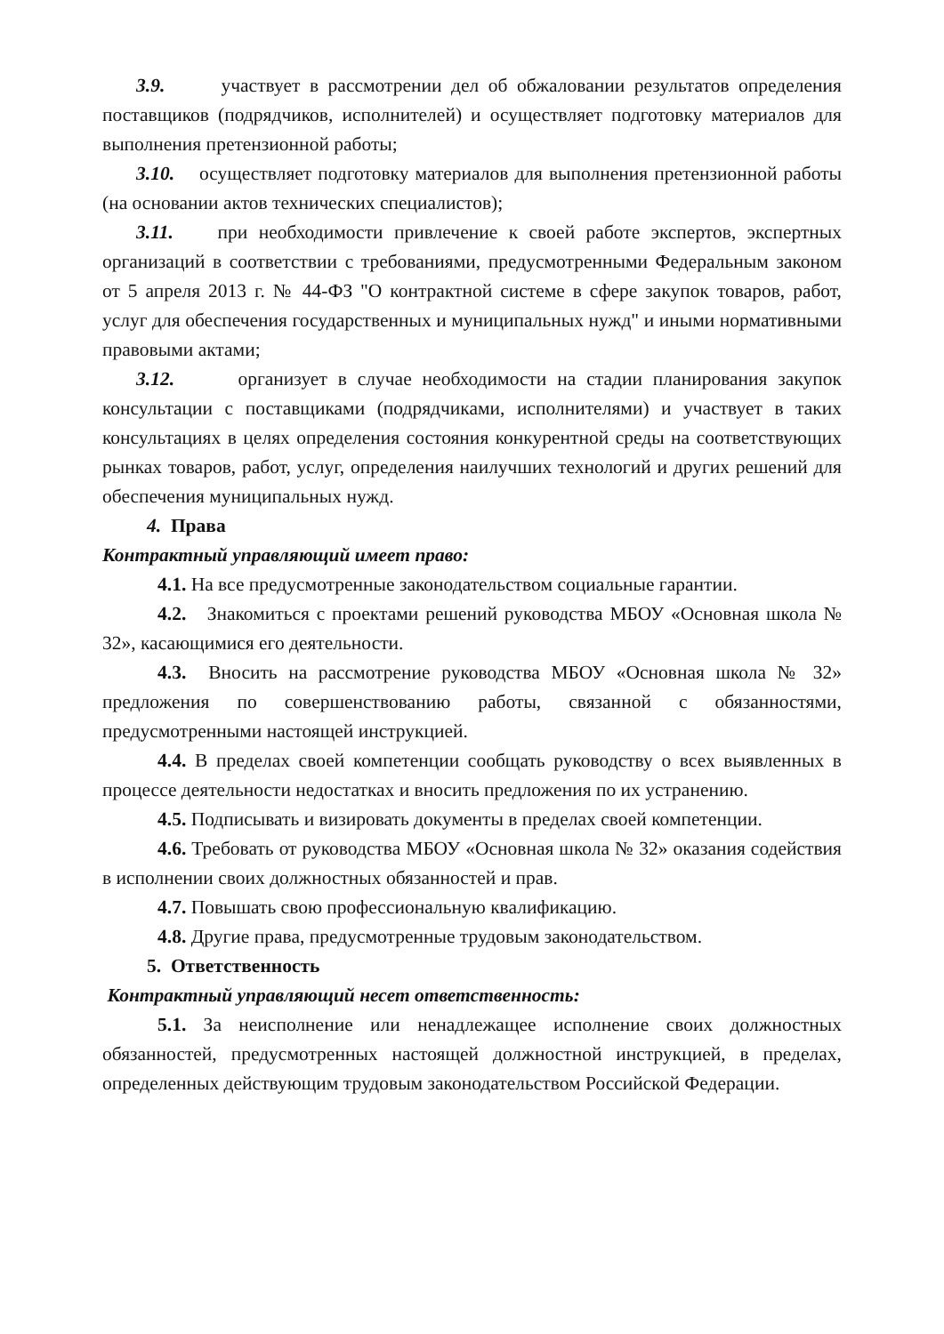3.9. участвует в рассмотрении дел об обжаловании результатов определения поставщиков (подрядчиков, исполнителей) и осуществляет подготовку материалов для выполнения претензионной работы;
3.10. осуществляет подготовку материалов для выполнения претензионной работы (на основании актов технических специалистов);
3.11. при необходимости привлечение к своей работе экспертов, экспертных организаций в соответствии с требованиями, предусмотренными Федеральным законом от 5 апреля 2013 г. № 44-ФЗ "О контрактной системе в сфере закупок товаров, работ, услуг для обеспечения государственных и муниципальных нужд" и иными нормативными правовыми актами;
3.12. организует в случае необходимости на стадии планирования закупок консультации с поставщиками (подрядчиками, исполнителями) и участвует в таких консультациях в целях определения состояния конкурентной среды на соответствующих рынках товаров, работ, услуг, определения наилучших технологий и других решений для обеспечения муниципальных нужд.
4. Права
Контрактный управляющий имеет право:
4.1. На все предусмотренные законодательством социальные гарантии.
4.2. Знакомиться с проектами решений руководства МБОУ «Основная школа № 32», касающимися его деятельности.
4.3. Вносить на рассмотрение руководства МБОУ «Основная школа № 32» предложения по совершенствованию работы, связанной с обязанностями, предусмотренными настоящей инструкцией.
4.4. В пределах своей компетенции сообщать руководству о всех выявленных в процессе деятельности недостатках и вносить предложения по их устранению.
4.5. Подписывать и визировать документы в пределах своей компетенции.
4.6. Требовать от руководства МБОУ «Основная школа № 32» оказания содействия в исполнении своих должностных обязанностей и прав.
4.7. Повышать свою профессиональную квалификацию.
4.8. Другие права, предусмотренные трудовым законодательством.
5. Ответственность
Контрактный управляющий несет ответственность:
5.1. За неисполнение или ненадлежащее исполнение своих должностных обязанностей, предусмотренных настоящей должностной инструкцией, в пределах, определенных действующим трудовым законодательством Российской Федерации.